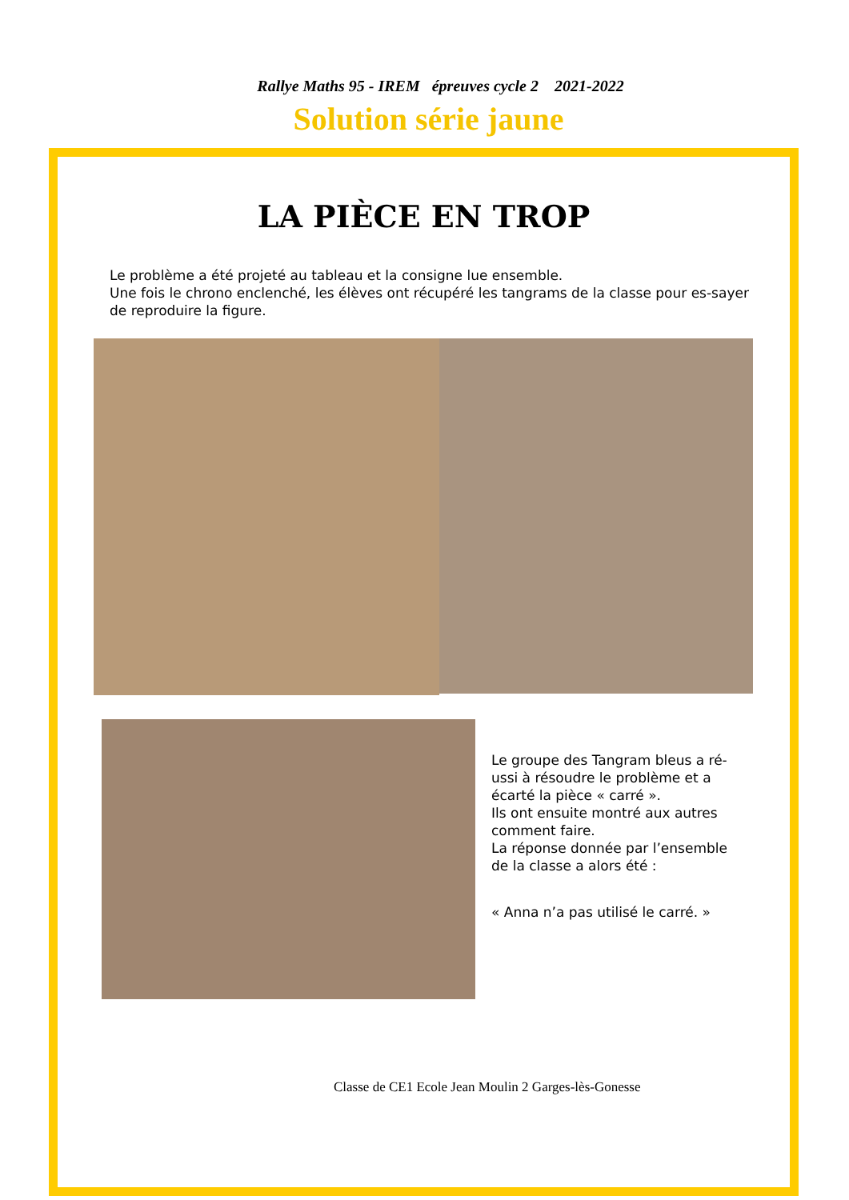Rallye Maths 95 - IREM épreuves cycle 2 2021-2022
Solution série jaune
LA PIÈCE EN TROP
Le problème a été projeté au tableau et la consigne lue ensemble.
Une fois le chrono enclenché, les élèves ont récupéré les tangrams de la classe pour es-sayer de reproduire la figure.
Le groupe des Tangram bleus a ré-ussi à résoudre le problème et a écarté la pièce « carré ».
Ils ont ensuite montré aux autres comment faire.
La réponse donnée par l’ensemble de la classe a alors été :
« Anna n’a pas utilisé le carré. »
Classe de CE1 Ecole Jean Moulin 2 Garges-lès-Gonesse